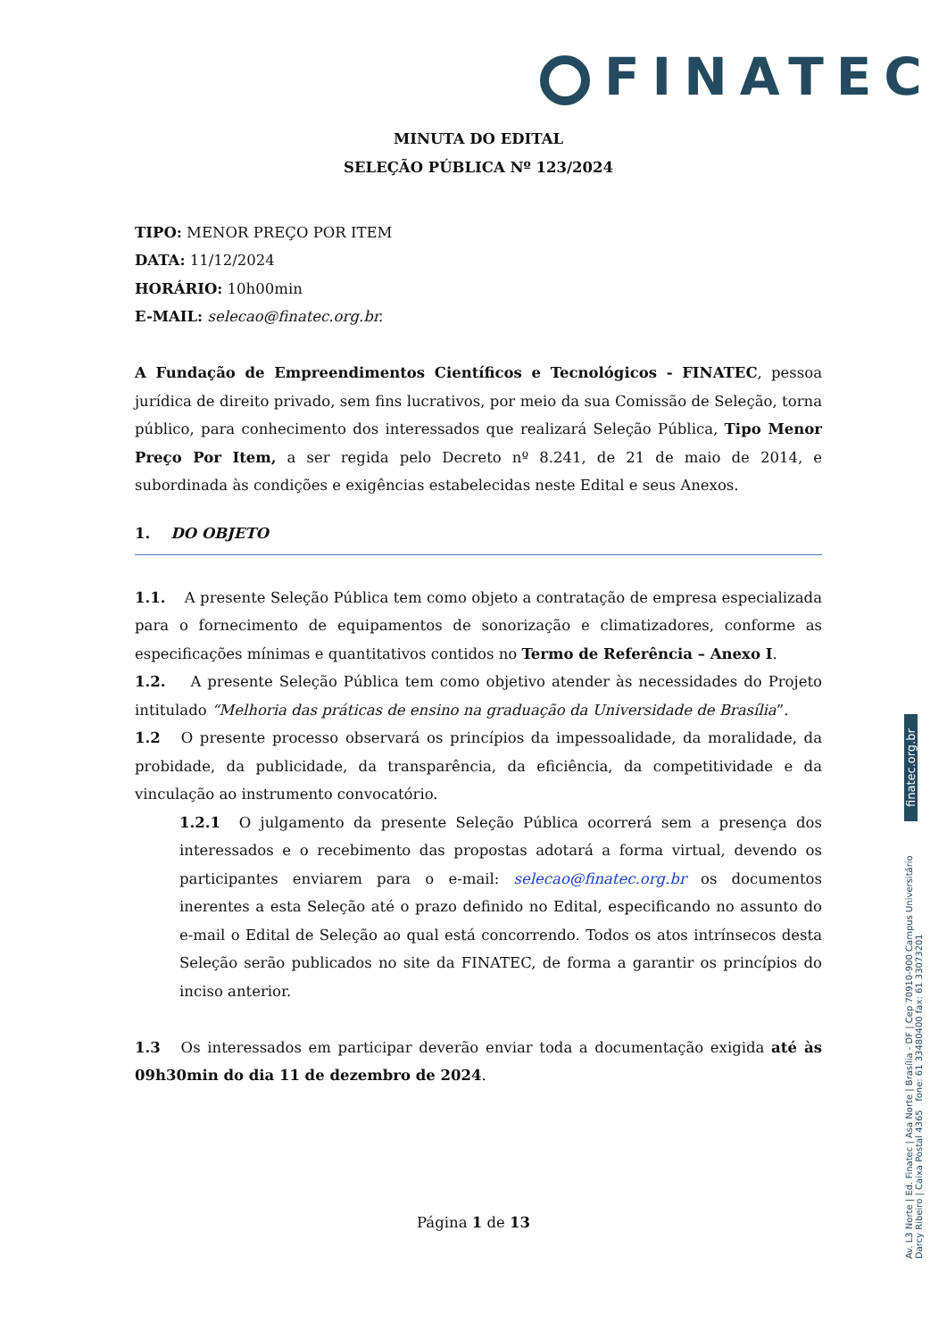FINATEC
MINUTA DO EDITAL
SELEÇÃO PÚBLICA Nº 123/2024
TIPO: MENOR PREÇO POR ITEM
DATA: 11/12/2024
HORÁRIO: 10h00min
E-MAIL: selecao@finatec.org.br.
A Fundação de Empreendimentos Científicos e Tecnológicos - FINATEC, pessoa jurídica de direito privado, sem fins lucrativos, por meio da sua Comissão de Seleção, torna público, para conhecimento dos interessados que realizará Seleção Pública, Tipo Menor Preço Por Item, a ser regida pelo Decreto nº 8.241, de 21 de maio de 2014, e subordinada às condições e exigências estabelecidas neste Edital e seus Anexos.
1. DO OBJETO
1.1. A presente Seleção Pública tem como objeto a contratação de empresa especializada para o fornecimento de equipamentos de sonorização e climatizadores, conforme as especificações mínimas e quantitativos contidos no Termo de Referência – Anexo I.
1.2. A presente Seleção Pública tem como objetivo atender às necessidades do Projeto intitulado “Melhoria das práticas de ensino na graduação da Universidade de Brasília”.
1.2 O presente processo observará os princípios da impessoalidade, da moralidade, da probidade, da publicidade, da transparência, da eficiência, da competitividade e da vinculação ao instrumento convocatório.
1.2.1 O julgamento da presente Seleção Pública ocorrerá sem a presença dos interessados e o recebimento das propostas adotará a forma virtual, devendo os participantes enviarem para o e-mail: selecao@finatec.org.br os documentos inerentes a esta Seleção até o prazo definido no Edital, especificando no assunto do e-mail o Edital de Seleção ao qual está concorrendo. Todos os atos intrínsecos desta Seleção serão publicados no site da FINATEC, de forma a garantir os princípios do inciso anterior.
1.3 Os interessados em participar deverão enviar toda a documentação exigida até às 09h30min do dia 11 de dezembro de 2024.
finatec.org.br
Av. L3 Norte | Ed. Finatec | Asa Norte | Brasília - DF | Cep 70910-900 Campus Universitário Darcy Ribeiro | Caixa Postal 4365 fone: 61 33480400 fax: 61 33073201
Página 1 de 13